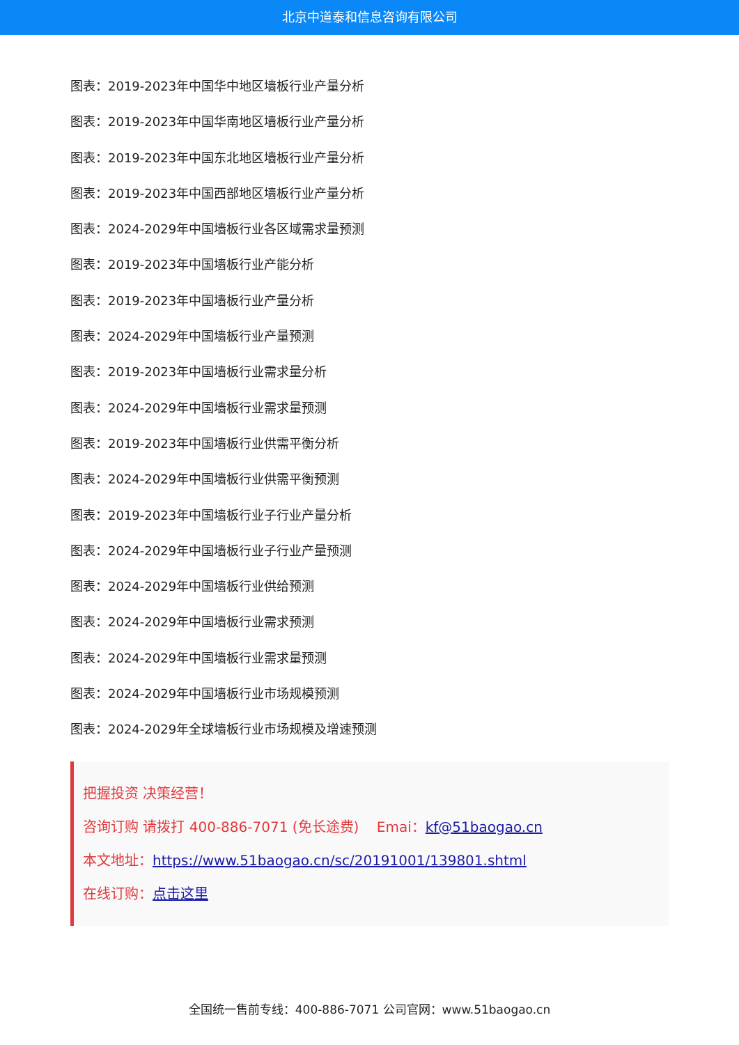北京中道泰和信息咨询有限公司
图表：2019-2023年中国华中地区墙板行业产量分析
图表：2019-2023年中国华南地区墙板行业产量分析
图表：2019-2023年中国东北地区墙板行业产量分析
图表：2019-2023年中国西部地区墙板行业产量分析
图表：2024-2029年中国墙板行业各区域需求量预测
图表：2019-2023年中国墙板行业产能分析
图表：2019-2023年中国墙板行业产量分析
图表：2024-2029年中国墙板行业产量预测
图表：2019-2023年中国墙板行业需求量分析
图表：2024-2029年中国墙板行业需求量预测
图表：2019-2023年中国墙板行业供需平衡分析
图表：2024-2029年中国墙板行业供需平衡预测
图表：2019-2023年中国墙板行业子行业产量分析
图表：2024-2029年中国墙板行业子行业产量预测
图表：2024-2029年中国墙板行业供给预测
图表：2024-2029年中国墙板行业需求预测
图表：2024-2029年中国墙板行业需求量预测
图表：2024-2029年中国墙板行业市场规模预测
图表：2024-2029年全球墙板行业市场规模及增速预测
把握投资 决策经营！
咨询订购 请拨打 400-886-7071 (免长途费) Emai：kf@51baogao.cn
本文地址：https://www.51baogao.cn/sc/20191001/139801.shtml
在线订购：点击这里
全国统一售前专线：400-886-7071 公司官网：www.51baogao.cn